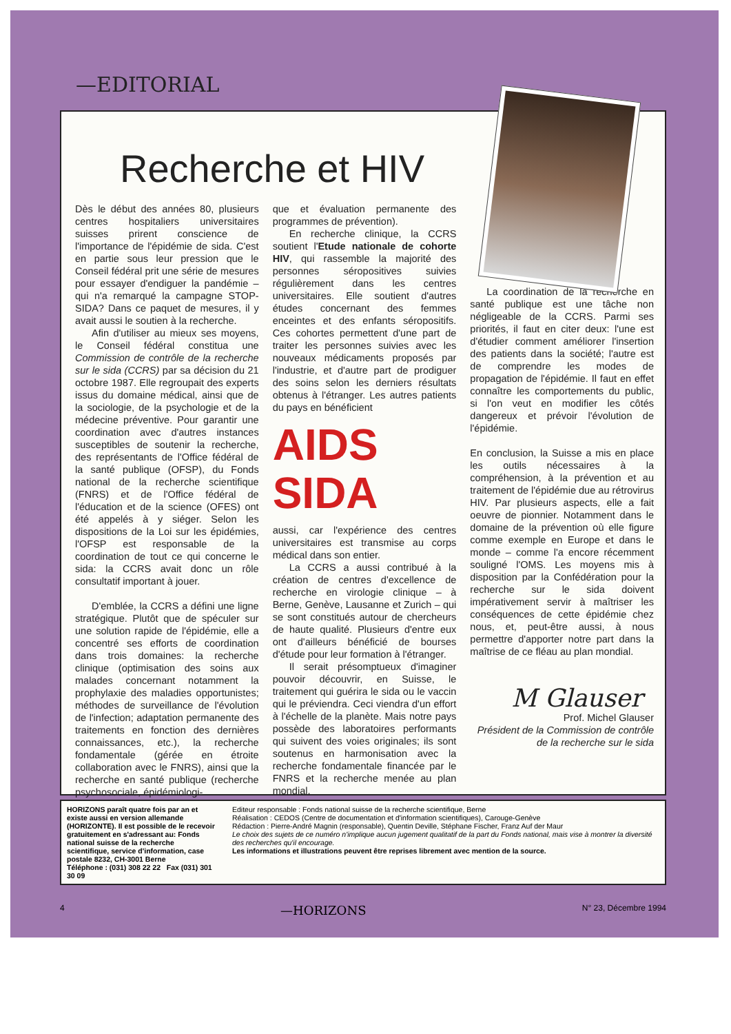—EDITORIAL
Recherche et HIV
Dès le début des années 80, plusieurs centres hospitaliers universitaires suisses prirent conscience de l'importance de l'épidémie de sida. C'est en partie sous leur pression que le Conseil fédéral prit une série de mesures pour essayer d'endiguer la pandémie – qui n'a remarqué la campagne STOP-SIDA? Dans ce paquet de mesures, il y avait aussi le soutien à la recherche.
Afin d'utiliser au mieux ses moyens, le Conseil fédéral constitua une Commission de contrôle de la recherche sur le sida (CCRS) par sa décision du 21 octobre 1987. Elle regroupait des experts issus du domaine médical, ainsi que de la sociologie, de la psychologie et de la médecine préventive. Pour garantir une coordination avec d'autres instances susceptibles de soutenir la recherche, des représentants de l'Office fédéral de la santé publique (OFSP), du Fonds national de la recherche scientifique (FNRS) et de l'Office fédéral de l'éducation et de la science (OFES) ont été appelés à y siéger. Selon les dispositions de la Loi sur les épidémies, l'OFSP est responsable de la coordination de tout ce qui concerne le sida: la CCRS avait donc un rôle consultatif important à jouer.
D'emblée, la CCRS a défini une ligne stratégique. Plutôt que de spéculer sur une solution rapide de l'épidémie, elle a concentré ses efforts de coordination dans trois domaines: la recherche clinique (optimisation des soins aux malades concernant notamment la prophylaxie des maladies opportunistes; méthodes de surveillance de l'évolution de l'infection; adaptation permanente des traitements en fonction des dernières connaissances, etc.), la recherche fondamentale (gérée en étroite collaboration avec le FNRS), ainsi que la recherche en santé publique (recherche psychosociale, épidémiologi-
que et évaluation permanente des programmes de prévention).
En recherche clinique, la CCRS soutient l'Etude nationale de cohorte HIV, qui rassemble la majorité des personnes séropositives suivies régulièrement dans les centres universitaires. Elle soutient d'autres études concernant des femmes enceintes et des enfants séropositifs. Ces cohortes permettent d'une part de traiter les personnes suivies avec les nouveaux médicaments proposés par l'industrie, et d'autre part de prodiguer des soins selon les derniers résultats obtenus à l'étranger. Les autres patients du pays en bénéficient
AIDS
SIDA
aussi, car l'expérience des centres universitaires est transmise au corps médical dans son entier.
La CCRS a aussi contribué à la création de centres d'excellence de recherche en virologie clinique – à Berne, Genève, Lausanne et Zurich – qui se sont constitués autour de chercheurs de haute qualité. Plusieurs d'entre eux ont d'ailleurs bénéficié de bourses d'étude pour leur formation à l'étranger.
Il serait présomptueux d'imaginer pouvoir découvrir, en Suisse, le traitement qui guérira le sida ou le vaccin qui le préviendra. Ceci viendra d'un effort à l'échelle de la planète. Mais notre pays possède des laboratoires performants qui suivent des voies originales; ils sont soutenus en harmonisation avec la recherche fondamentale financée par le FNRS et la recherche menée au plan mondial.
La coordination de la recherche en santé publique est une tâche non négligeable de la CCRS. Parmi ses priorités, il faut en citer deux: l'une est d'étudier comment améliorer l'insertion des patients dans la société; l'autre est de comprendre les modes de propagation de l'épidémie. Il faut en effet connaître les comportements du public, si l'on veut en modifier les côtés dangereux et prévoir l'évolution de l'épidémie.
En conclusion, la Suisse a mis en place les outils nécessaires à la compréhension, à la prévention et au traitement de l'épidémie due au rétrovirus HIV. Par plusieurs aspects, elle a fait oeuvre de pionnier. Notamment dans le domaine de la prévention où elle figure comme exemple en Europe et dans le monde – comme l'a encore récemment souligné l'OMS. Les moyens mis à disposition par la Confédération pour la recherche sur le sida doivent impérativement servir à maîtriser les conséquences de cette épidémie chez nous, et, peut-être aussi, à nous permettre d'apporter notre part dans la maîtrise de ce fléau au plan mondial.
M Glauser
Prof. Michel Glauser
Président de la Commission de contrôle de la recherche sur le sida
HORIZONS paraît quatre fois par an et existe aussi en version allemande (HORIZONTE). Il est possible de le recevoir gratuitement en s'adressant au: Fonds national suisse de la recherche scientifique, service d'information, case postale 8232, CH-3001 Berne
Téléphone : (031) 308 22 22 Fax (031) 301 30 09
Editeur responsable : Fonds national suisse de la recherche scientifique, Berne
Réalisation : CEDOS (Centre de documentation et d'information scientifiques), Carouge-Genève
Rédaction : Pierre-André Magnin (responsable), Quentin Deville, Stéphane Fischer, Franz Auf der Maur
Le choix des sujets de ce numéro n'implique aucun jugement qualitatif de la part du Fonds national, mais vise à montrer la diversité des recherches qu'il encourage.
Les informations et illustrations peuvent être reprises librement avec mention de la source.
4 —HORIZONS N° 23, Décembre 1994